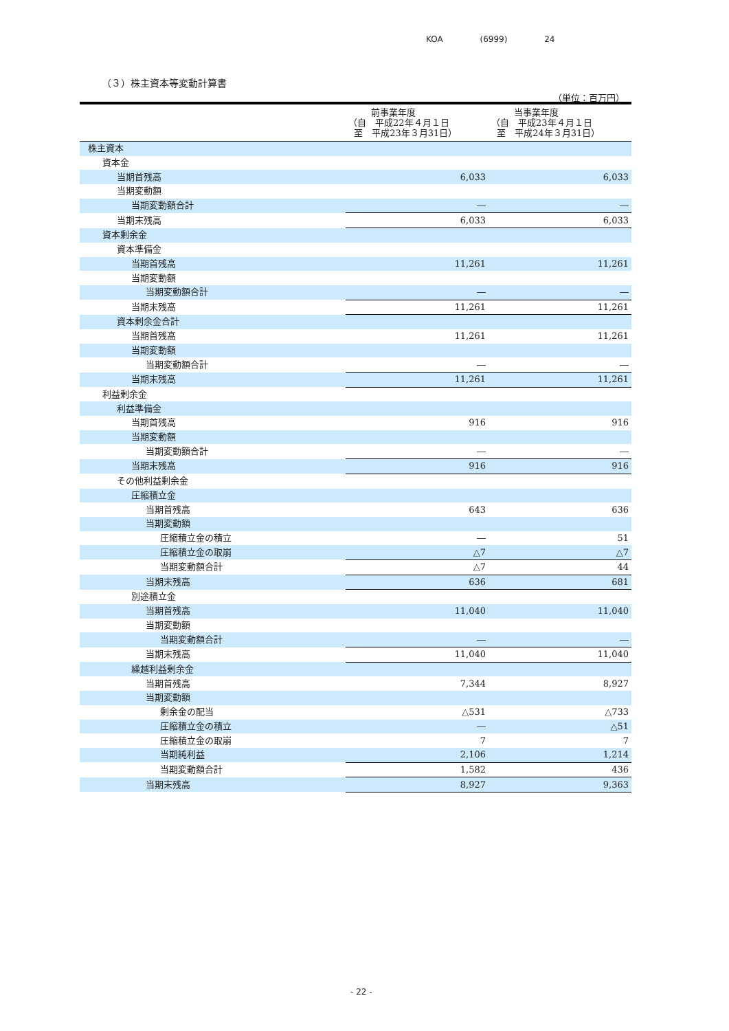KOA (6999) 24
（３）株主資本等変動計算書
（単位：百万円）
| | 前事業年度 （自 平成22年４月１日 至 平成23年３月31日） | 当事業年度 （自 平成23年４月１日 至 平成24年３月31日） |
| --- | --- | --- |
| 株主資本 | | |
| 資本金 | | |
| 当期首残高 | 6,033 | 6,033 |
| 当期変動額 | | |
| 当期変動額合計 | ― | ― |
| 当期末残高 | 6,033 | 6,033 |
| 資本剰余金 | | |
| 資本準備金 | | |
| 当期首残高 | 11,261 | 11,261 |
| 当期変動額 | | |
| 当期変動額合計 | ― | ― |
| 当期末残高 | 11,261 | 11,261 |
| 資本剰余金合計 | | |
| 当期首残高 | 11,261 | 11,261 |
| 当期変動額 | | |
| 当期変動額合計 | ― | ― |
| 当期末残高 | 11,261 | 11,261 |
| 利益剰余金 | | |
| 利益準備金 | | |
| 当期首残高 | 916 | 916 |
| 当期変動額 | | |
| 当期変動額合計 | ― | ― |
| 当期末残高 | 916 | 916 |
| その他利益剰余金 | | |
| 圧縮積立金 | | |
| 当期首残高 | 643 | 636 |
| 当期変動額 | | |
| 圧縮積立金の積立 | ― | 51 |
| 圧縮積立金の取崩 | △7 | △7 |
| 当期変動額合計 | △7 | 44 |
| 当期末残高 | 636 | 681 |
| 別途積立金 | | |
| 当期首残高 | 11,040 | 11,040 |
| 当期変動額 | | |
| 当期変動額合計 | ― | ― |
| 当期末残高 | 11,040 | 11,040 |
| 繰越利益剰余金 | | |
| 当期首残高 | 7,344 | 8,927 |
| 当期変動額 | | |
| 剰余金の配当 | △531 | △733 |
| 圧縮積立金の積立 | ― | △51 |
| 圧縮積立金の取崩 | 7 | 7 |
| 当期純利益 | 2,106 | 1,214 |
| 当期変動額合計 | 1,582 | 436 |
| 当期末残高 | 8,927 | 9,363 |
- 22 -